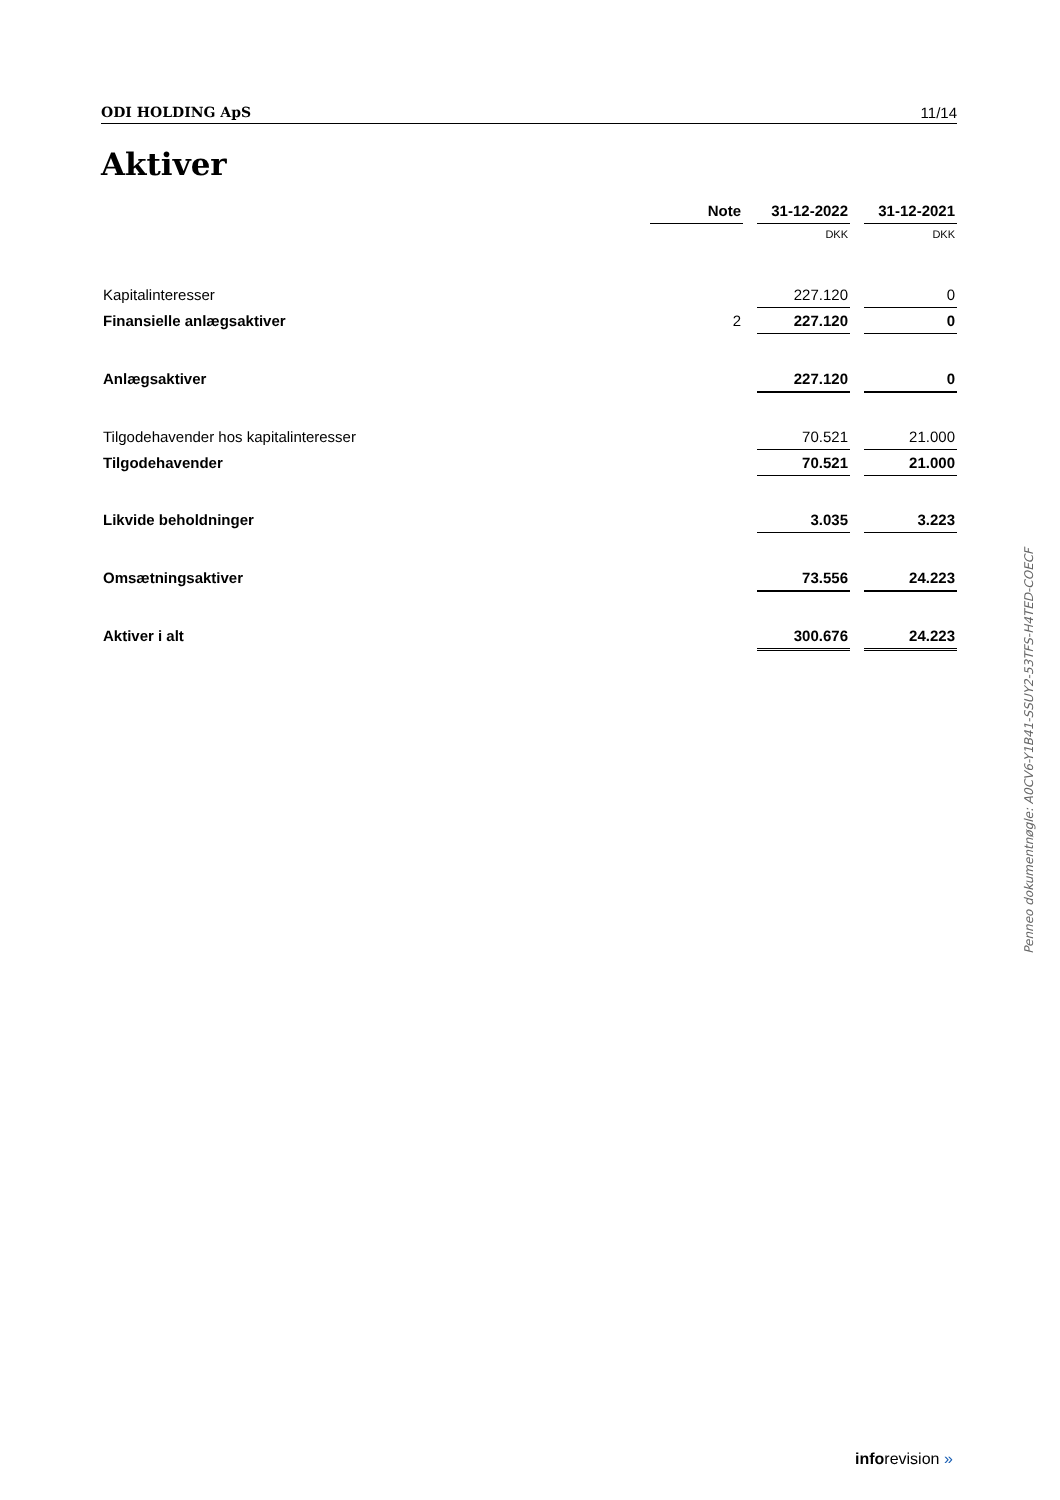ODI HOLDING ApS 11/14
Aktiver
| | Note | | 31-12-2022 | | 31-12-2021 |
| --- | --- | --- | --- | --- | --- |
| | | | DKK | | DKK |
| Kapitalinteresser | | | 227.120 | | 0 |
| Finansielle anlægsaktiver | 2 | | 227.120 | | 0 |
| Anlægsaktiver | | | 227.120 | | 0 |
| Tilgodehavender hos kapitalinteresser | | | 70.521 | | 21.000 |
| Tilgodehavender | | | 70.521 | | 21.000 |
| Likvide beholdninger | | | 3.035 | | 3.223 |
| Omsætningsaktiver | | | 73.556 | | 24.223 |
| Aktiver i alt | | | 300.676 | | 24.223 |
Penneo dokumentnøgle: A0CV6-Y1B41-SSUY2-53TFS-H4TED-COECF
inforevision »